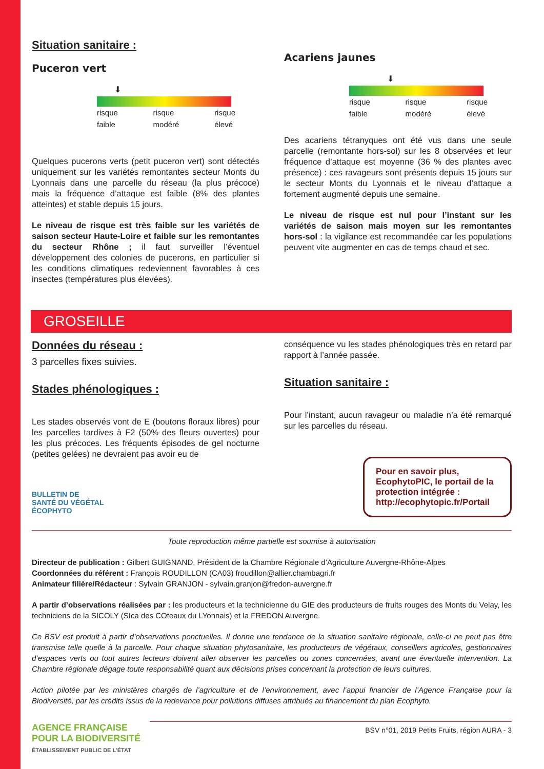Situation sanitaire :
Puceron vert
⬇
risque
faible risque
modéré risque
élevé
Quelques pucerons verts (petit puceron vert) sont détectés uniquement sur les variétés remontantes secteur Monts du Lyonnais dans une parcelle du réseau (la plus précoce) mais la fréquence d’attaque est faible (8% des plantes atteintes) et stable depuis 15 jours.
Le niveau de risque est très faible sur les variétés de saison secteur Haute-Loire et faible sur les remontantes du secteur Rhône ; il faut surveiller l’éventuel développement des colonies de pucerons, en particulier si les conditions climatiques redeviennent favorables à ces insectes (températures plus élevées).
Acariens jaunes
⬇
risque
faible risque
modéré risque
élevé
Des acariens tétranyques ont été vus dans une seule parcelle (remontante hors-sol) sur les 8 observées et leur fréquence d’attaque est moyenne (36 % des plantes avec présence) : ces ravageurs sont présents depuis 15 jours sur le secteur Monts du Lyonnais et le niveau d’attaque a fortement augmenté depuis une semaine.
Le niveau de risque est nul pour l’instant sur les variétés de saison mais moyen sur les remontantes hors-sol : la vigilance est recommandée car les populations peuvent vite augmenter en cas de temps chaud et sec.
GROSEILLE
Données du réseau :
3 parcelles fixes suivies.
Stades phénologiques :
Les stades observés vont de E (boutons floraux libres) pour les parcelles tardives à F2 (50% des fleurs ouvertes) pour les plus précoces. Les fréquents épisodes de gel nocturne (petites gelées) ne devraient pas avoir eu de
BULLETIN DE
SANTÉ DU VÉGÉTAL
ÉCOPHYTO
conséquence vu les stades phénologiques très en retard par rapport à l’année passée.
Situation sanitaire :
Pour l’instant, aucun ravageur ou maladie n’a été remarqué sur les parcelles du réseau.
Pour en savoir plus, EcophytoPIC, le portail de la protection intégrée : http://ecophytopic.fr/Portail
Toute reproduction même partielle est soumise à autorisation
Directeur de publication : Gilbert GUIGNAND, Président de la Chambre Régionale d’Agriculture Auvergne-Rhône-Alpes
Coordonnées du référent : François ROUDILLON (CA03) froudillon@allier.chambagri.fr
Animateur filière/Rédacteur : Sylvain GRANJON - sylvain.granjon@fredon-auvergne.fr
A partir d’observations réalisées par : les producteurs et la technicienne du GIE des producteurs de fruits rouges des Monts du Velay, les techniciens de la SICOLY (SIca des COteaux du LYonnais) et la FREDON Auvergne.
Ce BSV est produit à partir d’observations ponctuelles. Il donne une tendance de la situation sanitaire régionale, celle-ci ne peut pas être transmise telle quelle à la parcelle. Pour chaque situation phytosanitaire, les producteurs de végétaux, conseillers agricoles, gestionnaires d’espaces verts ou tout autres lecteurs doivent aller observer les parcelles ou zones concernées, avant une éventuelle intervention. La Chambre régionale dégage toute responsabilité quant aux décisions prises concernant la protection de leurs cultures.
Action pilotée par les ministères chargés de l’agriculture et de l’environnement, avec l’appui financier de l’Agence Française pour la Biodiversité, par les crédits issus de la redevance pour pollutions diffuses attribués au financement du plan Ecophyto.
AGENCE FRANÇAISE
POUR LA BIODIVERSITÉ
ÉTABLISSEMENT PUBLIC DE L’ÉTAT
BSV n°01, 2019 Petits Fruits, région AURA - 3